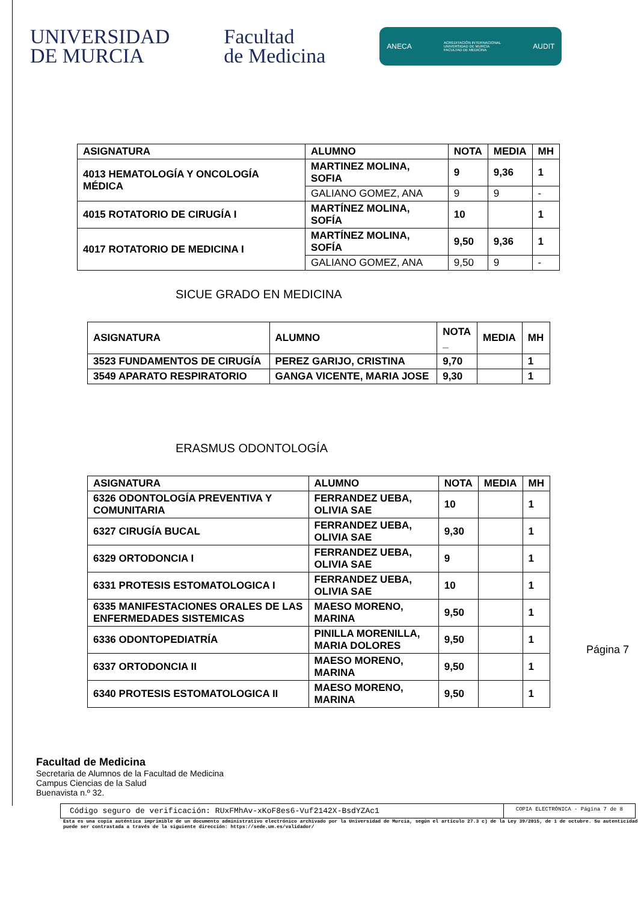UNIVERSIDAD
DE MURCIA
Facultad
de Medicina
ANECA ACREDITACIÓN INTERNACIONAL
UNIVERSIDAD DE MURCIA
FACULTAD DE MEDICINA AUDIT
| ASIGNATURA | ALUMNO | NOTA | MEDIA | MH |
| --- | --- | --- | --- | --- |
| 4013 HEMATOLOGÍA Y ONCOLOGÍA MÉDICA | MARTINEZ MOLINA, SOFIA | 9 | 9,36 | 1 |
| | GALIANO GOMEZ, ANA | 9 | 9 | - |
| 4015 ROTATORIO DE CIRUGÍA I | MARTÍNEZ MOLINA, SOFÍA | 10 | | 1 |
| 4017 ROTATORIO DE MEDICINA I | MARTÍNEZ MOLINA, SOFÍA | 9,50 | 9,36 | 1 |
| | GALIANO GOMEZ, ANA | 9,50 | 9 | - |
SICUE GRADO EN MEDICINA
| ASIGNATURA | ALUMNO | NOTA _ | MEDIA | MH |
| --- | --- | --- | --- | --- |
| 3523 FUNDAMENTOS DE CIRUGÍA | PEREZ GARIJO, CRISTINA | 9,70 | | 1 |
| 3549 APARATO RESPIRATORIO | GANGA VICENTE, MARIA JOSE | 9,30 | | 1 |
ERASMUS ODONTOLOGÍA
| ASIGNATURA | ALUMNO | NOTA | MEDIA | MH |
| --- | --- | --- | --- | --- |
| 6326 ODONTOLOGÍA PREVENTIVA Y COMUNITARIA | FERRANDEZ UEBA, OLIVIA SAE | 10 | | 1 |
| 6327 CIRUGÍA BUCAL | FERRANDEZ UEBA, OLIVIA SAE | 9,30 | | 1 |
| 6329 ORTODONCIA I | FERRANDEZ UEBA, OLIVIA SAE | 9 | | 1 |
| 6331 PROTESIS ESTOMATOLOGICA I | FERRANDEZ UEBA, OLIVIA SAE | 10 | | 1 |
| 6335 MANIFESTACIONES ORALES DE LAS ENFERMEDADES SISTEMICAS | MAESO MORENO, MARINA | 9,50 | | 1 |
| 6336 ODONTOPEDIATRÍA | PINILLA MORENILLA, MARIA DOLORES | 9,50 | | 1 |
| 6337 ORTODONCIA II | MAESO MORENO, MARINA | 9,50 | | 1 |
| 6340 PROTESIS ESTOMATOLOGICA II | MAESO MORENO, MARINA | 9,50 | | 1 |
Página 7
Facultad de Medicina
Secretaria de Alumnos de la Facultad de Medicina
Campus Ciencias de la Salud
Buenavista n.º 32.
Código seguro de verificación: RUxFMhAv-xKoF8es6-Vuf2142X-BsdYZAc1
COPIA ELECTRÓNICA - Página 7 de 8
Esta es una copia auténtica imprimible de un documento administrativo electrónico archivado por la Universidad de Murcia, según el artículo 27.3 c) de la Ley 39/2015, de 1 de octubre. Su autenticidad puede ser contrastada a través de la siguiente dirección: https://sede.um.es/validador/